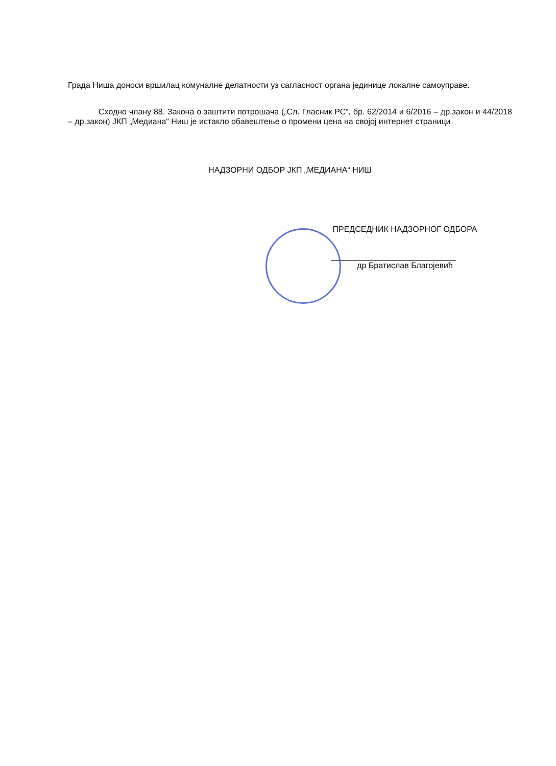Града Ниша доноси вршилац комуналне делатности уз сагласност органа јединице локалне самоуправе.
Сходно члану 88. Закона о заштити потрошача („Сл. Гласник РС“, бр. 62/2014 и 6/2016 – др.закон и 44/2018 – др.закон) ЈКП „Медиана“ Ниш је истакло обавештење о промени цена на својој интернет страници
НАДЗОРНИ ОДБОР ЈКП „МЕДИАНА“ НИШ
ПРЕДСЕДНИК НАДЗОРНОГ ОДБОРА
др Братислав Благојевић